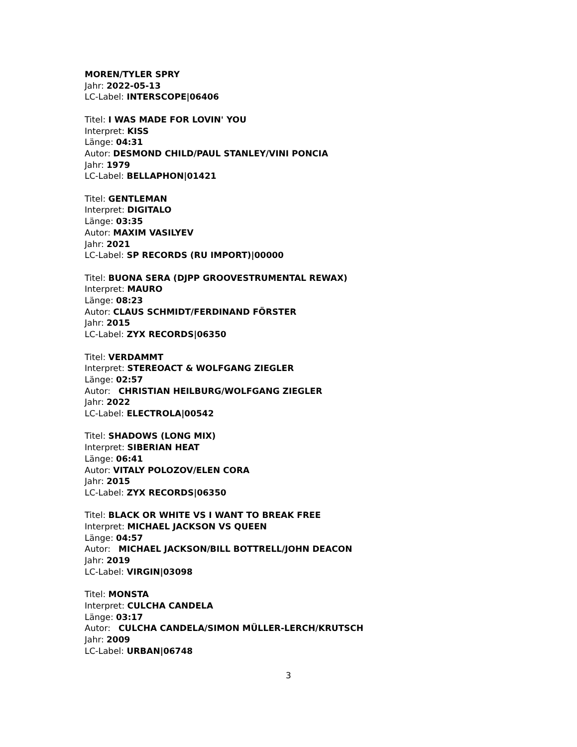MOREN/TYLER SPRY
Jahr: 2022-05-13
LC-Label: INTERSCOPE|06406
Titel: I WAS MADE FOR LOVIN' YOU
Interpret: KISS
Länge: 04:31
Autor: DESMOND CHILD/PAUL STANLEY/VINI PONCIA
Jahr: 1979
LC-Label: BELLAPHON|01421
Titel: GENTLEMAN
Interpret: DIGITALO
Länge: 03:35
Autor: MAXIM VASILYEV
Jahr: 2021
LC-Label: SP RECORDS (RU IMPORT)|00000
Titel: BUONA SERA (DJPP GROOVESTRUMENTAL REWAX)
Interpret: MAURO
Länge: 08:23
Autor: CLAUS SCHMIDT/FERDINAND FÖRSTER
Jahr: 2015
LC-Label: ZYX RECORDS|06350
Titel: VERDAMMT
Interpret: STEREOACT & WOLFGANG ZIEGLER
Länge: 02:57
Autor: CHRISTIAN HEILBURG/WOLFGANG ZIEGLER
Jahr: 2022
LC-Label: ELECTROLA|00542
Titel: SHADOWS (LONG MIX)
Interpret: SIBERIAN HEAT
Länge: 06:41
Autor: VITALY POLOZOV/ELEN CORA
Jahr: 2015
LC-Label: ZYX RECORDS|06350
Titel: BLACK OR WHITE VS I WANT TO BREAK FREE
Interpret: MICHAEL JACKSON VS QUEEN
Länge: 04:57
Autor: MICHAEL JACKSON/BILL BOTTRELL/JOHN DEACON
Jahr: 2019
LC-Label: VIRGIN|03098
Titel: MONSTA
Interpret: CULCHA CANDELA
Länge: 03:17
Autor: CULCHA CANDELA/SIMON MÜLLER-LERCH/KRUTSCH
Jahr: 2009
LC-Label: URBAN|06748
3